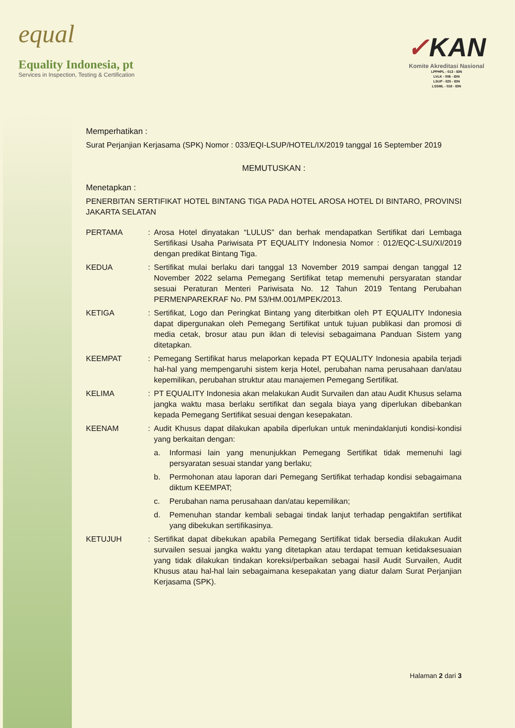equal
Equality Indonesia, pt
Services in Inspection, Testing & Certification
✓KAN
Komite Akreditasi Nasional
LPPHPL - 013 - IDN
LVLK - 006 - IDN
LSUP - 025 - IDN
LSSML - 018 - IDN
Memperhatikan :
Surat Perjanjian Kerjasama (SPK) Nomor : 033/EQI-LSUP/HOTEL/IX/2019 tanggal 16 September 2019
MEMUTUSKAN :
Menetapkan :
PENERBITAN SERTIFIKAT HOTEL BINTANG TIGA PADA HOTEL AROSA HOTEL DI BINTARO, PROVINSI JAKARTA SELATAN
PERTAMA : Arosa Hotel dinyatakan “LULUS” dan berhak mendapatkan Sertifikat dari Lembaga Sertifikasi Usaha Pariwisata PT EQUALITY Indonesia Nomor : 012/EQC-LSU/XI/2019 dengan predikat Bintang Tiga.
KEDUA : Sertifikat mulai berlaku dari tanggal 13 November 2019 sampai dengan tanggal 12 November 2022 selama Pemegang Sertifikat tetap memenuhi persyaratan standar sesuai Peraturan Menteri Pariwisata No. 12 Tahun 2019 Tentang Perubahan PERMENPAREKRAF No. PM 53/HM.001/MPEK/2013.
KETIGA : Sertifikat, Logo dan Peringkat Bintang yang diterbitkan oleh PT EQUALITY Indonesia dapat dipergunakan oleh Pemegang Sertifikat untuk tujuan publikasi dan promosi di media cetak, brosur atau pun iklan di televisi sebagaimana Panduan Sistem yang ditetapkan.
KEEMPAT : Pemegang Sertifikat harus melaporkan kepada PT EQUALITY Indonesia apabila terjadi hal-hal yang mempengaruhi sistem kerja Hotel, perubahan nama perusahaan dan/atau kepemilikan, perubahan struktur atau manajemen Pemegang Sertifikat.
KELIMA : PT EQUALITY Indonesia akan melakukan Audit Survailen dan atau Audit Khusus selama jangka waktu masa berlaku sertifikat dan segala biaya yang diperlukan dibebankan kepada Pemegang Sertifikat sesuai dengan kesepakatan.
KEENAM : Audit Khusus dapat dilakukan apabila diperlukan untuk menindaklanjuti kondisi-kondisi yang berkaitan dengan:
a. Informasi lain yang menunjukkan Pemegang Sertifikat tidak memenuhi lagi persyaratan sesuai standar yang berlaku;
b. Permohonan atau laporan dari Pemegang Sertifikat terhadap kondisi sebagaimana diktum KEEMPAT;
c. Perubahan nama perusahaan dan/atau kepemilikan;
d. Pemenuhan standar kembali sebagai tindak lanjut terhadap pengaktifan sertifikat yang dibekukan sertifikasinya.
KETUJUH : Sertifikat dapat dibekukan apabila Pemegang Sertifikat tidak bersedia dilakukan Audit survailen sesuai jangka waktu yang ditetapkan atau terdapat temuan ketidaksesuaian yang tidak dilakukan tindakan koreksi/perbaikan sebagai hasil Audit Survailen, Audit Khusus atau hal-hal lain sebagaimana kesepakatan yang diatur dalam Surat Perjanjian Kerjasama (SPK).
Halaman 2 dari 3